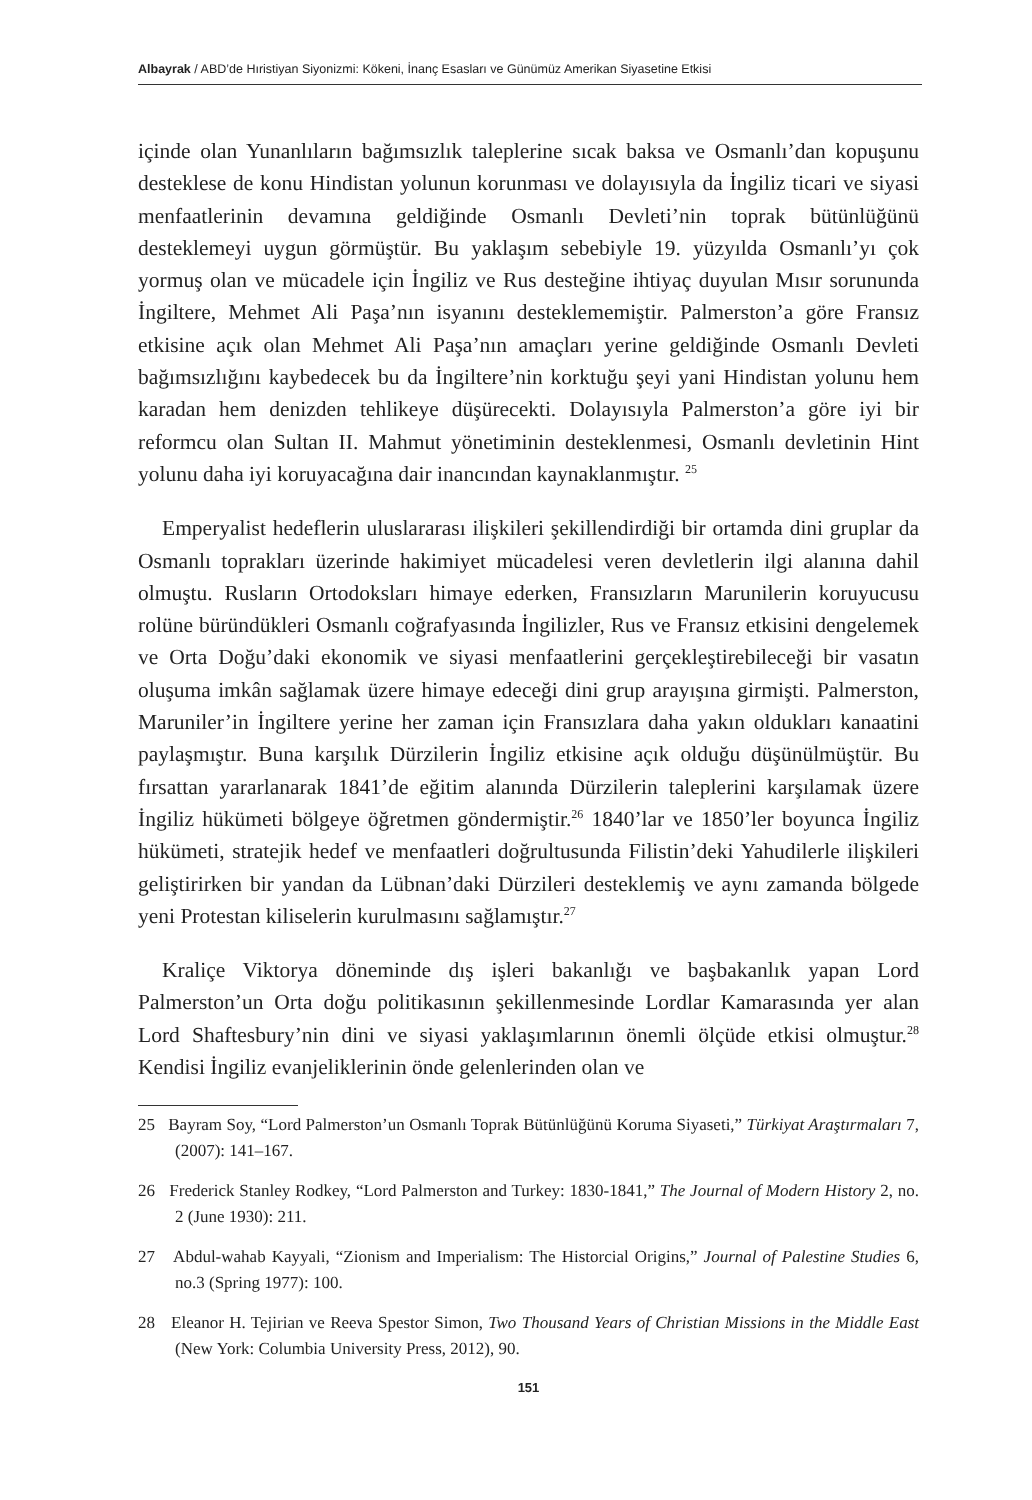Albayrak / ABD’de Hıristiyan Siyonizmi: Kökeni, İnanç Esasları ve Günümüz Amerikan Siyasetine Etkisi
içinde olan Yunanlıların bağımsızlık taleplerine sıcak baksa ve Osmanlı’dan kopuşunu desteklese de konu Hindistan yolunun korunması ve dolayısıyla da İngiliz ticari ve siyasi menfaatlerinin devamına geldiğinde Osmanlı Devleti’nin toprak bütünlüğünü desteklemeyi uygun görmüştür. Bu yaklaşım sebebiyle 19. yüzyılda Osmanlı’yı çok yormuş olan ve mücadele için İngiliz ve Rus desteğine ihtiyaç duyulan Mısır sorununda İngiltere, Mehmet Ali Paşa’nın isyanını desteklememiştir. Palmerston’a göre Fransız etkisine açık olan Mehmet Ali Paşa’nın amaçları yerine geldiğinde Osmanlı Devleti bağımsızlığını kaybedecek bu da İngiltere’nin korktuğu şeyi yani Hindistan yolunu hem karadan hem denizden tehlikeye düşürecekti. Dolayısıyla Palmerston’a göre iyi bir reformcu olan Sultan II. Mahmut yönetiminin desteklenmesi, Osmanlı devletinin Hint yolunu daha iyi koruyacağına dair inancından kaynaklanmıştır. <sup>25</sup>
Emperyalist hedeflerin uluslararası ilişkileri şekillendirdiği bir ortamda dini gruplar da Osmanlı toprakları üzerinde hakimiyet mücadelesi veren devletlerin ilgi alanına dahil olmuştu. Rusların Ortodoksları himaye ederken, Fransızların Marunilerin koruyucusu rolüne büründükleri Osmanlı coğrafyasında İngilizler, Rus ve Fransız etkisini dengelemek ve Orta Doğu’daki ekonomik ve siyasi menfaatlerini gerçekleştirebileceği bir vasatın oluşuma imkân sağlamak üzere himaye edeceği dini grup arayışına girmişti. Palmerston, Maruniler’in İngiltere yerine her zaman için Fransızlara daha yakın oldukları kanaatini paylaşmıştır. Buna karşılık Dürzilerin İngiliz etkisine açık olduğu düşünülmüştür. Bu fırsattan yararlanarak 1841’de eğitim alanında Dürzilerin taleplerini karşılamak üzere İngiliz hükümeti bölgeye öğretmen göndermiştir.<sup>26</sup> 1840’lar ve 1850’ler boyunca İngiliz hükümeti, stratejik hedef ve menfaatleri doğrultusunda Filistin’deki Yahudilerle ilişkileri geliştirirken bir yandan da Lübnan’daki Dürzileri desteklemiş ve aynı zamanda bölgede yeni Protestan kiliselerin kurulmasını sağlamıştır.<sup>27</sup>
Kraliçe Viktorya döneminde dış işleri bakanlığı ve başbakanlık yapan Lord Palmerston’un Orta doğu politikasının şekillenmesinde Lordlar Kamarasında yer alan Lord Shaftesbury’nin dini ve siyasi yaklaşımlarının önemli ölçüde etkisi olmuştur.<sup>28</sup> Kendisi İngiliz evanjeliklerinin önde gelenlerinden olan ve
25 Bayram Soy, “Lord Palmerston’un Osmanlı Toprak Bütünlüğünü Koruma Siyaseti,” Türkiyat Araştırmaları 7, (2007): 141–167.
26 Frederick Stanley Rodkey, “Lord Palmerston and Turkey: 1830-1841,” The Journal of Modern History 2, no. 2 (June 1930): 211.
27 Abdul-wahab Kayyali, “Zionism and Imperialism: The Historcial Origins,” Journal of Palestine Studies 6, no.3 (Spring 1977): 100.
28 Eleanor H. Tejirian ve Reeva Spestor Simon, Two Thousand Years of Christian Missions in the Middle East (New York: Columbia University Press, 2012), 90.
151